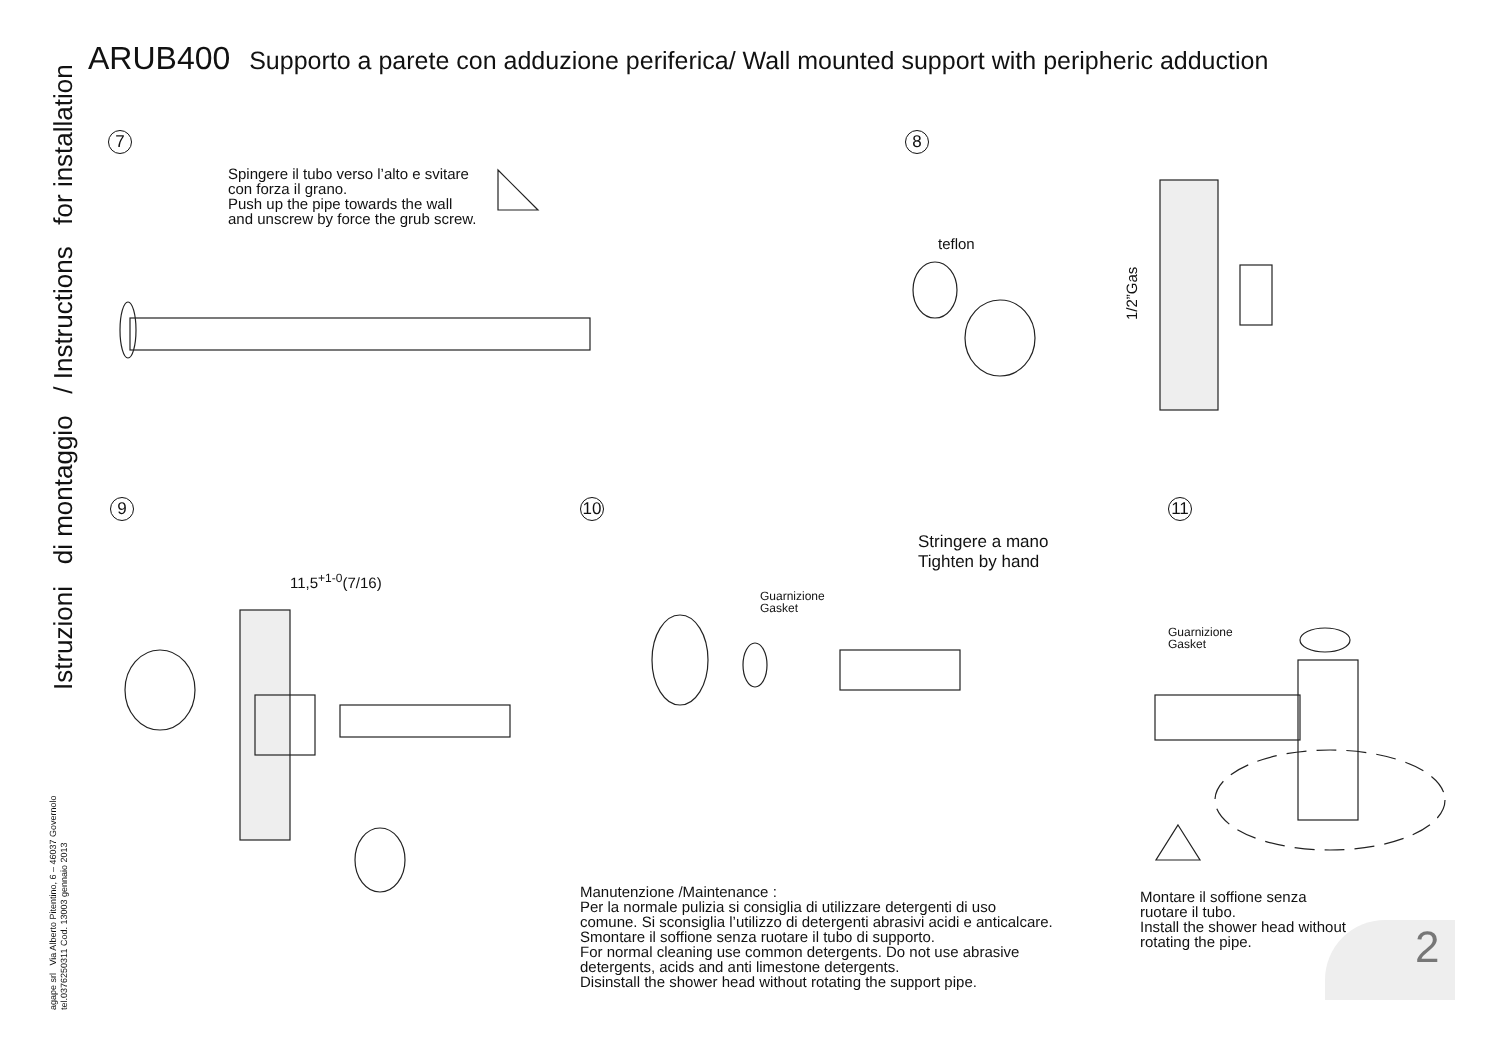ARUB400 Supporto a parete con adduzione periferica/ Wall mounted support with peripheric adduction
Istruzioni di montaggio / Instructions for installation
agape srl Via Alberto Pitentino, 6 – 46037 Governolo
tel.0376250311 Cod. 13003 gennaio 2013
7
Spingere il tubo verso l’alto e svitare
con forza il grano.
Push up the pipe towards the wall
and unscrew by force the grub screw.
8
teflon
1/2”Gas
9
11,5<sup>+1-0</sup>(7/16)
10
Guarnizione
Gasket
Stringere a mano
Tighten by hand
11
Guarnizione
Gasket
Manutenzione /Maintenance :
Per la normale pulizia si consiglia di utilizzare detergenti di uso
comune. Si sconsiglia l’utilizzo di detergenti abrasivi acidi e anticalcare.
Smontare il soffione senza ruotare il tubo di supporto.
For normal cleaning use common detergents. Do not use abrasive
detergents, acids and anti limestone detergents.
Disinstall the shower head without rotating the support pipe.
Montare il soffione senza
ruotare il tubo.
Install the shower head without
rotating the pipe.
2